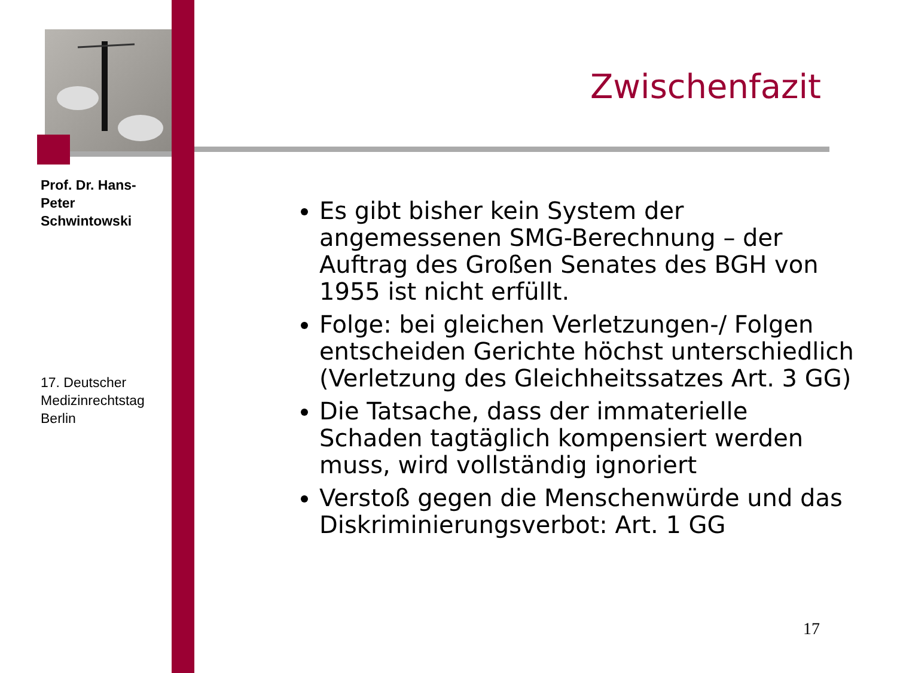Prof. Dr. Hans-Peter Schwintowski
17. Deutscher Medizinrechtstag Berlin
Zwischenfazit
Es gibt bisher kein System der angemessenen SMG-Berechnung – der Auftrag des Großen Senates des BGH von 1955 ist nicht erfüllt.
Folge: bei gleichen Verletzungen-/ Folgen entscheiden Gerichte höchst unterschiedlich (Verletzung des Gleichheitssatzes Art. 3 GG)
Die Tatsache, dass der immaterielle Schaden tagtäglich kompensiert werden muss, wird vollständig ignoriert
Verstoß gegen die Menschenwürde und das Diskriminierungsverbot: Art. 1 GG
17